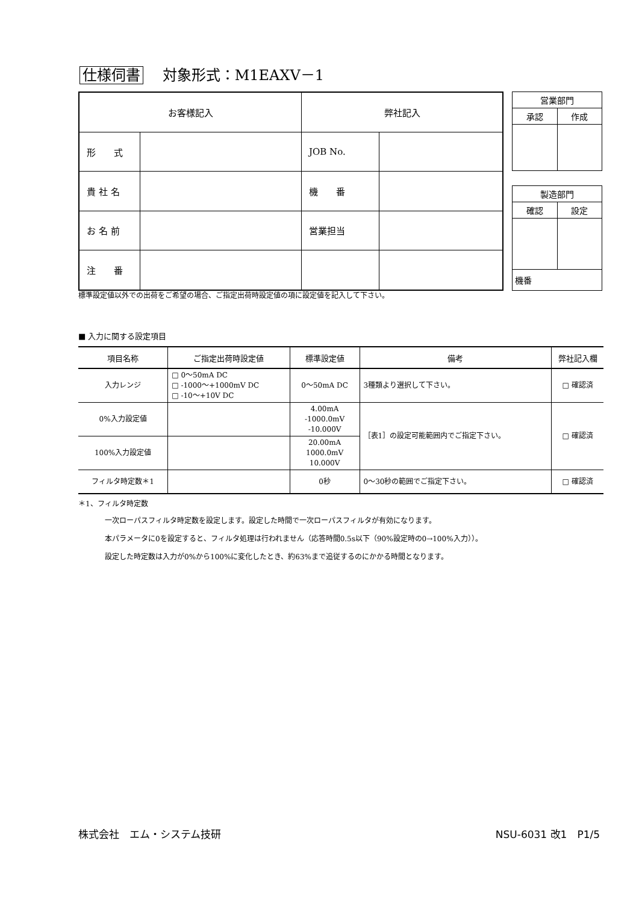仕様伺書　 対象形式：M1EAXV－1
| お客様記入 | | 弊社記入 | |
| 形 式 | | JOB No. | |
| 貴 社 名 | | 機 番 | |
| お 名 前 | | 営業担当 | |
| 注 番 | | | |
| 営業部門 | |
| 承認 | 作成 |
| 製造部門 | |
| 確認 | 設定 |
| 機番 | |
標準設定値以外での出荷をご希望の場合、ご指定出荷時設定値の項に設定値を記入して下さい。
■ 入力に関する設定項目
| 項目名称 | ご指定出荷時設定値 | 標準設定値 | 備考 | 弊社記入欄 |
| --- | --- | --- | --- | --- |
| 入力レンジ | □ 0～50mA DC □ -1000～+1000mV DC □ -10～+10V DC | 0～50mA DC | 3種類より選択して下さい。 | □ 確認済 |
| 0%入力設定値 | | 4.00mA -1000.0mV -10.000V | ［表1］の設定可能範囲内でご指定下さい。 | □ 確認済 |
| 100%入力設定値 | | 20.00mA 1000.0mV 10.000V | | |
| フィルタ時定数＊1 | | 0秒 | 0～30秒の範囲でご指定下さい。 | □ 確認済 |
＊1、フィルタ時定数
一次ローパスフィルタ時定数を設定します。設定した時間で一次ローパスフィルタが有効になります。
本パラメータに0を設定すると、フィルタ処理は行われません（応答時間0.5s以下（90%設定時の0→100%入力））。
設定した時定数は入力が0%から100%に変化したとき、約63%まで追従するのにかかる時間となります。
株式会社　エム・システム技研 NSU-6031 改1　P1/5